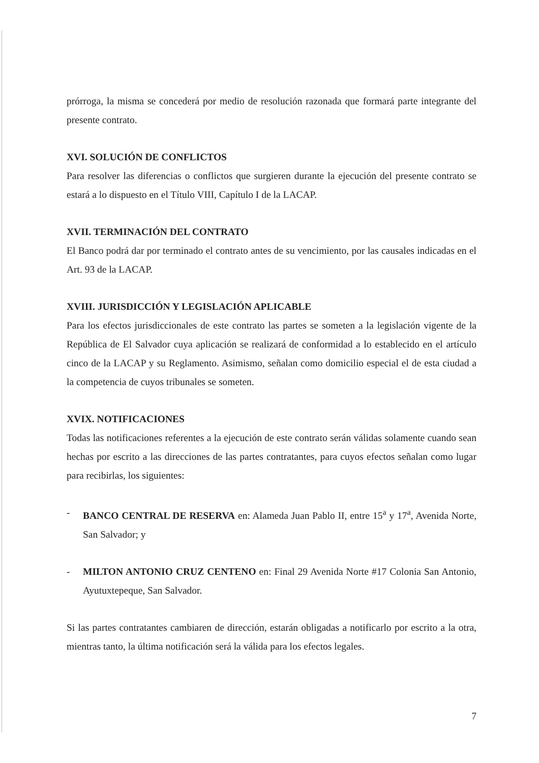prórroga, la misma se concederá por medio de resolución razonada que formará parte integrante del presente contrato.
XVI. SOLUCIÓN DE CONFLICTOS
Para resolver las diferencias o conflictos que surgieren durante la ejecución del presente contrato se estará a lo dispuesto en el Título VIII, Capítulo I de la LACAP.
XVII. TERMINACIÓN DEL CONTRATO
El Banco podrá dar por terminado el contrato antes de su vencimiento, por las causales indicadas en el Art. 93 de la LACAP.
XVIII. JURISDICCIÓN Y LEGISLACIÓN APLICABLE
Para los efectos jurisdiccionales de este contrato las partes se someten a la legislación vigente de la República de El Salvador cuya aplicación se realizará de conformidad a lo establecido en el artículo cinco de la LACAP y su Reglamento. Asimismo, señalan como domicilio especial el de esta ciudad a la competencia de cuyos tribunales se someten.
XVIX. NOTIFICACIONES
Todas las notificaciones referentes a la ejecución de este contrato serán válidas solamente cuando sean hechas por escrito a las direcciones de las partes contratantes, para cuyos efectos señalan como lugar para recibirlas, los siguientes:
- BANCO CENTRAL DE RESERVA en: Alameda Juan Pablo II, entre 15<sup>a</sup> y 17<sup>a</sup>, Avenida Norte, San Salvador; y
- MILTON ANTONIO CRUZ CENTENO en: Final 29 Avenida Norte #17 Colonia San Antonio, Ayutuxtepeque, San Salvador.
Si las partes contratantes cambiaren de dirección, estarán obligadas a notificarlo por escrito a la otra, mientras tanto, la última notificación será la válida para los efectos legales.
7